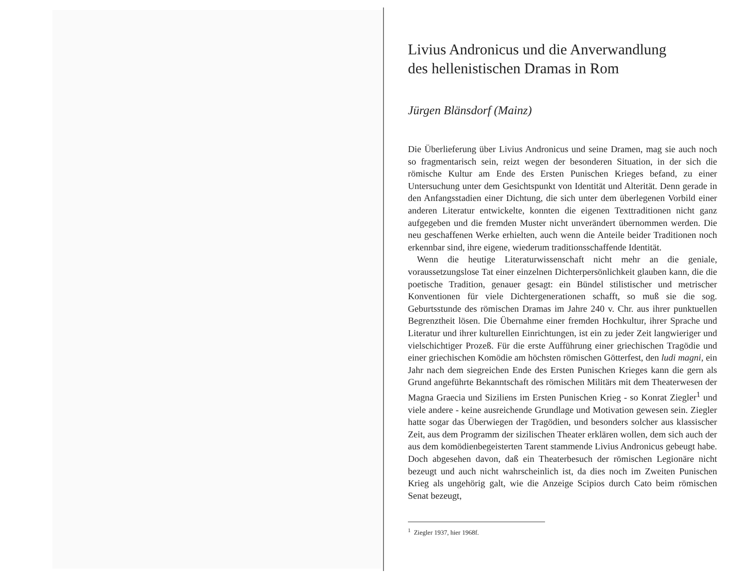Livius Andronicus und die Anverwandlung
des hellenistischen Dramas in Rom
Jürgen Blänsdorf (Mainz)
Die Überlieferung über Livius Andronicus und seine Dramen, mag sie auch noch so fragmentarisch sein, reizt wegen der besonderen Situation, in der sich die römische Kultur am Ende des Ersten Punischen Krieges befand, zu einer Untersuchung unter dem Gesichtspunkt von Identität und Alterität. Denn gerade in den Anfangsstadien einer Dichtung, die sich unter dem überlegenen Vorbild einer anderen Literatur entwickelte, konnten die eigenen Texttraditionen nicht ganz aufgegeben und die fremden Muster nicht unverändert übernommen werden. Die neu geschaffenen Werke erhielten, auch wenn die Anteile beider Traditionen noch erkennbar sind, ihre eigene, wiederum traditionsschaffende Identität.
Wenn die heutige Literaturwissenschaft nicht mehr an die geniale, voraussetzungslose Tat einer einzelnen Dichterpersönlichkeit glauben kann, die die poetische Tradition, genauer gesagt: ein Bündel stilistischer und metrischer Konventionen für viele Dichtergenerationen schafft, so muß sie die sog. Geburtsstunde des römischen Dramas im Jahre 240 v. Chr. aus ihrer punktuellen Begrenztheit lösen. Die Übernahme einer fremden Hochkultur, ihrer Sprache und Literatur und ihrer kulturellen Einrichtungen, ist ein zu jeder Zeit langwieriger und vielschichtiger Prozeß. Für die erste Aufführung einer griechischen Tragödie und einer griechischen Komödie am höchsten römischen Götterfest, den ludi magni, ein Jahr nach dem siegreichen Ende des Ersten Punischen Krieges kann die gern als Grund angeführte Bekanntschaft des römischen Militärs mit dem Theaterwesen der Magna Graecia und Siziliens im Ersten Punischen Krieg - so Konrat Ziegler<sup>1</sup> und viele andere - keine ausreichende Grundlage und Motivation gewesen sein. Ziegler hatte sogar das Überwiegen der Tragödien, und besonders solcher aus klassischer Zeit, aus dem Programm der sizilischen Theater erklären wollen, dem sich auch der aus dem komödienbegeisterten Tarent stammende Livius Andronicus gebeugt habe. Doch abgesehen davon, daß ein Theaterbesuch der römischen Legionäre nicht bezeugt und auch nicht wahrscheinlich ist, da dies noch im Zweiten Punischen Krieg als ungehörig galt, wie die Anzeige Scipios durch Cato beim römischen Senat bezeugt,
<sup>1</sup> Ziegler 1937, hier 1968f.